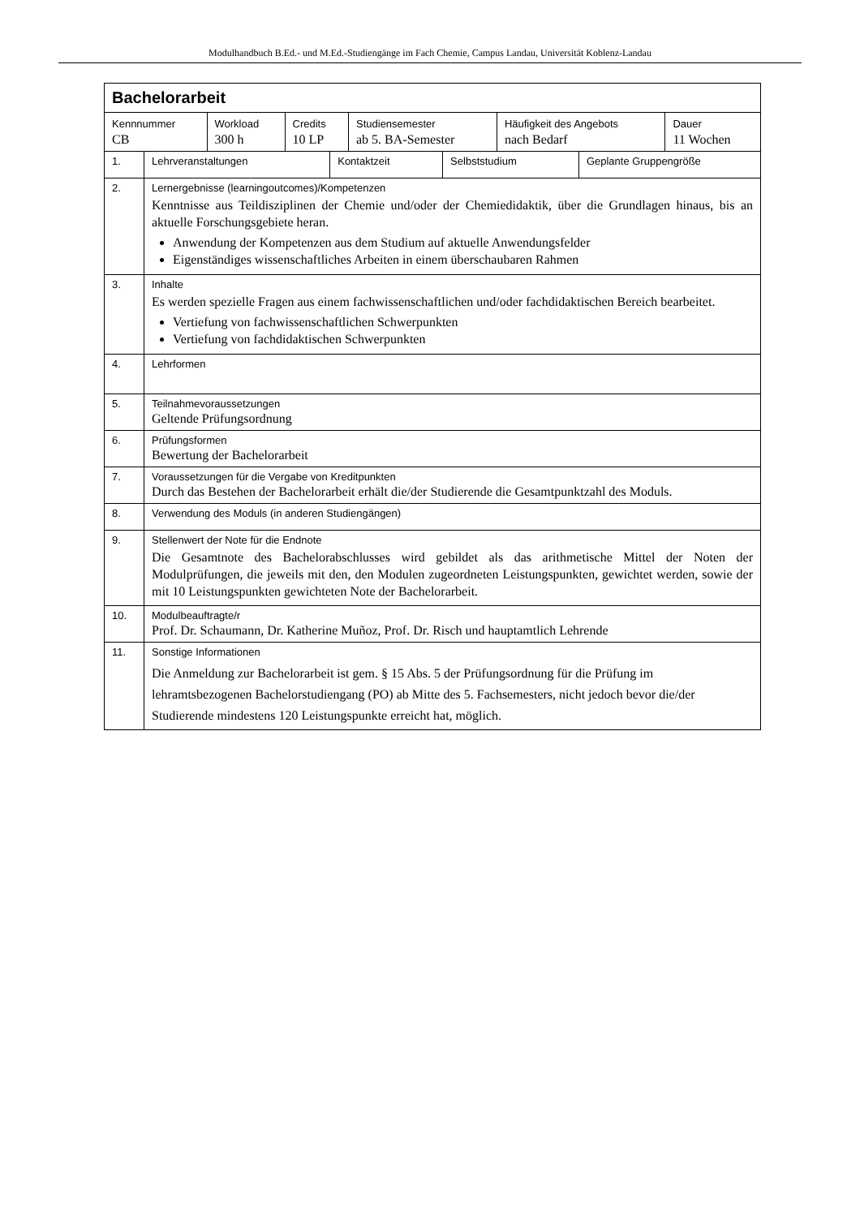Modulhandbuch B.Ed.- und M.Ed.-Studiengänge im Fach Chemie, Campus Landau, Universität Koblenz-Landau
| Bachelorarbeit | | | | | |
| Kennnummer CB | Workload 300 h | Credits 10 LP | Studiensemester ab 5. BA-Semester | Häufigkeit des Angebots nach Bedarf | Dauer 11 Wochen |
| 1. | Lehrveranstaltungen | Kontaktzeit | Selbststudium | Geplante Gruppengröße |
| 2. | Lernergebnisse (learningoutcomes)/Kompetenzen Kenntnisse aus Teildisziplinen der Chemie und/oder der Chemiedidaktik, über die Grundlagen hinaus, bis an aktuelle Forschungsgebiete heran. Anwendung der Kompetenzen aus dem Studium auf aktuelle Anwendungsfelder Eigenständiges wissenschaftliches Arbeiten in einem überschaubaren Rahmen | | | |
| 3. | Inhalte Es werden spezielle Fragen aus einem fachwissenschaftlichen und/oder fachdidaktischen Bereich bearbeitet. Vertiefung von fachwissenschaftlichen Schwerpunkten Vertiefung von fachdidaktischen Schwerpunkten | | | |
| 4. | Lehrformen | | | |
| 5. | Teilnahmevoraussetzungen Geltende Prüfungsordnung | | | |
| 6. | Prüfungsformen Bewertung der Bachelorarbeit | | | |
| 7. | Voraussetzungen für die Vergabe von Kreditpunkten Durch das Bestehen der Bachelorarbeit erhält die/der Studierende die Gesamtpunktzahl des Moduls. | | | |
| 8. | Verwendung des Moduls (in anderen Studiengängen) | | | |
| 9. | Stellenwert der Note für die Endnote Die Gesamtnote des Bachelorabschlusses wird gebildet als das arithmetische Mittel der Noten der Modulprüfungen, die jeweils mit den, den Modulen zugeordneten Leistungspunkten, gewichtet werden, sowie der mit 10 Leistungspunkten gewichteten Note der Bachelorarbeit. | | | |
| 10. | Modulbeauftragte/r Prof. Dr. Schaumann, Dr. Katherine Muñoz, Prof. Dr. Risch und hauptamtlich Lehrende | | | |
| 11. | Sonstige Informationen Die Anmeldung zur Bachelorarbeit ist gem. § 15 Abs. 5 der Prüfungsordnung für die Prüfung im lehramtsbezogenen Bachelorstudiengang (PO) ab Mitte des 5. Fachsemesters, nicht jedoch bevor die/der Studierende mindestens 120 Leistungspunkte erreicht hat, möglich. | | | |